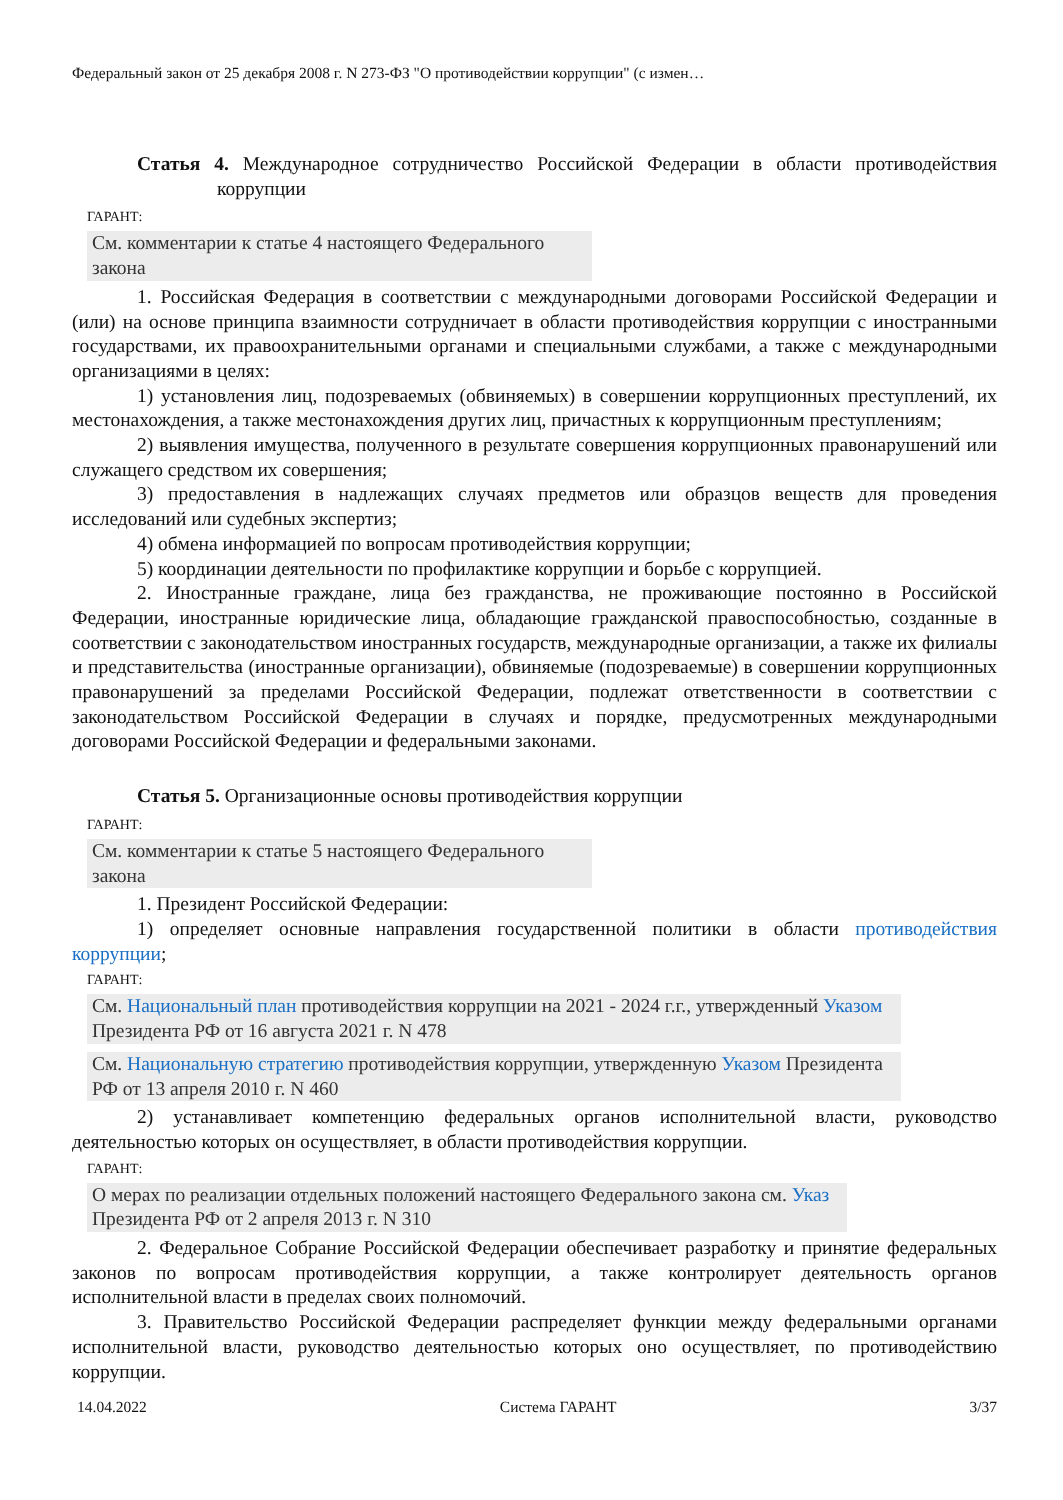Федеральный закон от 25 декабря 2008 г. N 273-ФЗ "О противодействии коррупции" (с измен…
Статья 4. Международное сотрудничество Российской Федерации в области противодействия коррупции
ГАРАНТ:
См. комментарии к статье 4 настоящего Федерального закона
1. Российская Федерация в соответствии с международными договорами Российской Федерации и (или) на основе принципа взаимности сотрудничает в области противодействия коррупции с иностранными государствами, их правоохранительными органами и специальными службами, а также с международными организациями в целях:
1) установления лиц, подозреваемых (обвиняемых) в совершении коррупционных преступлений, их местонахождения, а также местонахождения других лиц, причастных к коррупционным преступлениям;
2) выявления имущества, полученного в результате совершения коррупционных правонарушений или служащего средством их совершения;
3) предоставления в надлежащих случаях предметов или образцов веществ для проведения исследований или судебных экспертиз;
4) обмена информацией по вопросам противодействия коррупции;
5) координации деятельности по профилактике коррупции и борьбе с коррупцией.
2. Иностранные граждане, лица без гражданства, не проживающие постоянно в Российской Федерации, иностранные юридические лица, обладающие гражданской правоспособностью, созданные в соответствии с законодательством иностранных государств, международные организации, а также их филиалы и представительства (иностранные организации), обвиняемые (подозреваемые) в совершении коррупционных правонарушений за пределами Российской Федерации, подлежат ответственности в соответствии с законодательством Российской Федерации в случаях и порядке, предусмотренных международными договорами Российской Федерации и федеральными законами.
Статья 5. Организационные основы противодействия коррупции
ГАРАНТ:
См. комментарии к статье 5 настоящего Федерального закона
1. Президент Российской Федерации:
1) определяет основные направления государственной политики в области противодействия коррупции;
ГАРАНТ:
См. Национальный план противодействия коррупции на 2021 - 2024 г.г., утвержденный Указом Президента РФ от 16 августа 2021 г. N 478
См. Национальную стратегию противодействия коррупции, утвержденную Указом Президента РФ от 13 апреля 2010 г. N 460
2) устанавливает компетенцию федеральных органов исполнительной власти, руководство деятельностью которых он осуществляет, в области противодействия коррупции.
ГАРАНТ:
О мерах по реализации отдельных положений настоящего Федерального закона см. Указ Президента РФ от 2 апреля 2013 г. N 310
2. Федеральное Собрание Российской Федерации обеспечивает разработку и принятие федеральных законов по вопросам противодействия коррупции, а также контролирует деятельность органов исполнительной власти в пределах своих полномочий.
3. Правительство Российской Федерации распределяет функции между федеральными органами исполнительной власти, руководство деятельностью которых оно осуществляет, по противодействию коррупции.
14.04.2022 Система ГАРАНТ 3/37